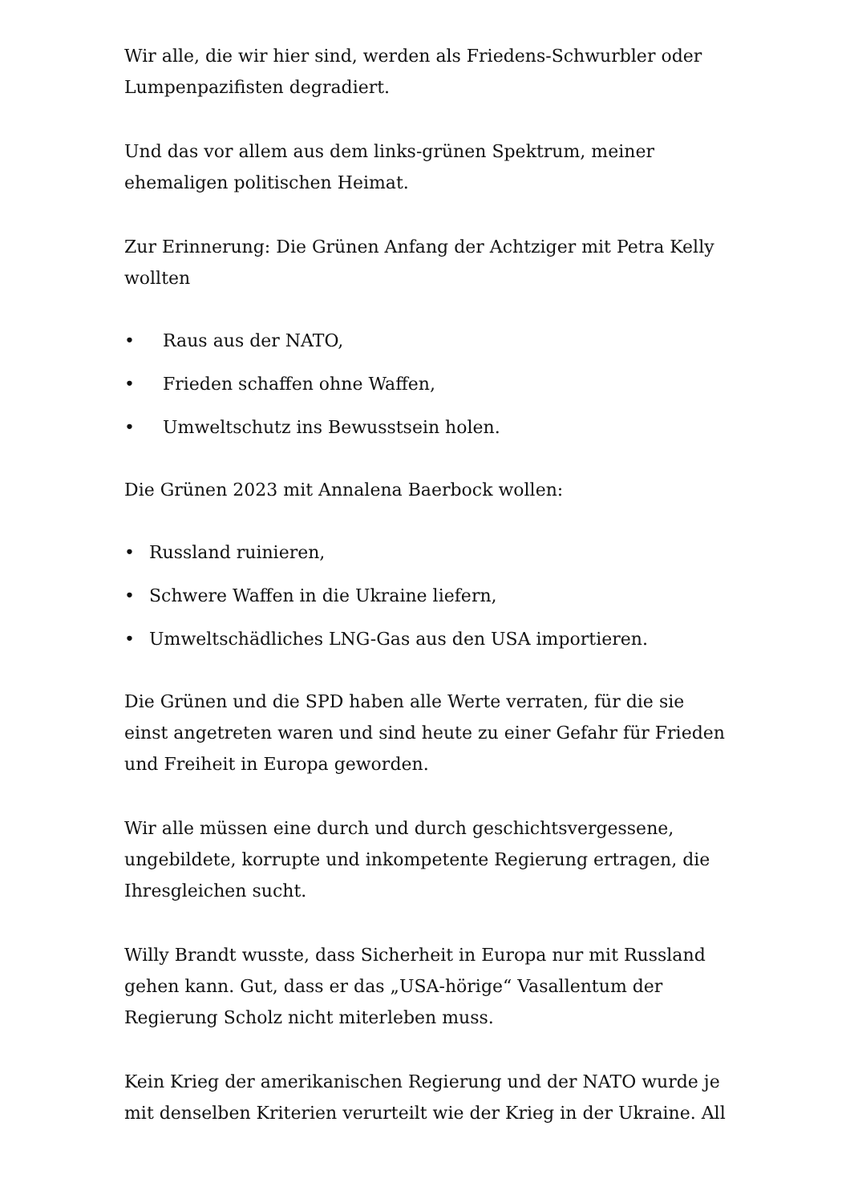Wir alle, die wir hier sind, werden als Friedens-Schwurbler oder Lumpenpazifisten degradiert.
Und das vor allem aus dem links-grünen Spektrum, meiner ehemaligen politischen Heimat.
Zur Erinnerung: Die Grünen Anfang der Achtziger mit Petra Kelly wollten
• Raus aus der NATO,
• Frieden schaffen ohne Waffen,
• Umweltschutz ins Bewusstsein holen.
Die Grünen 2023 mit Annalena Baerbock wollen:
• Russland ruinieren,
• Schwere Waffen in die Ukraine liefern,
• Umweltschädliches LNG-Gas aus den USA importieren.
Die Grünen und die SPD haben alle Werte verraten, für die sie einst angetreten waren und sind heute zu einer Gefahr für Frieden und Freiheit in Europa geworden.
Wir alle müssen eine durch und durch geschichtsvergessene, ungebildete, korrupte und inkompetente Regierung ertragen, die Ihresgleichen sucht.
Willy Brandt wusste, dass Sicherheit in Europa nur mit Russland gehen kann. Gut, dass er das „USA-hörige“ Vasallentum der Regierung Scholz nicht miterleben muss.
Kein Krieg der amerikanischen Regierung und der NATO wurde je mit denselben Kriterien verurteilt wie der Krieg in der Ukraine. All